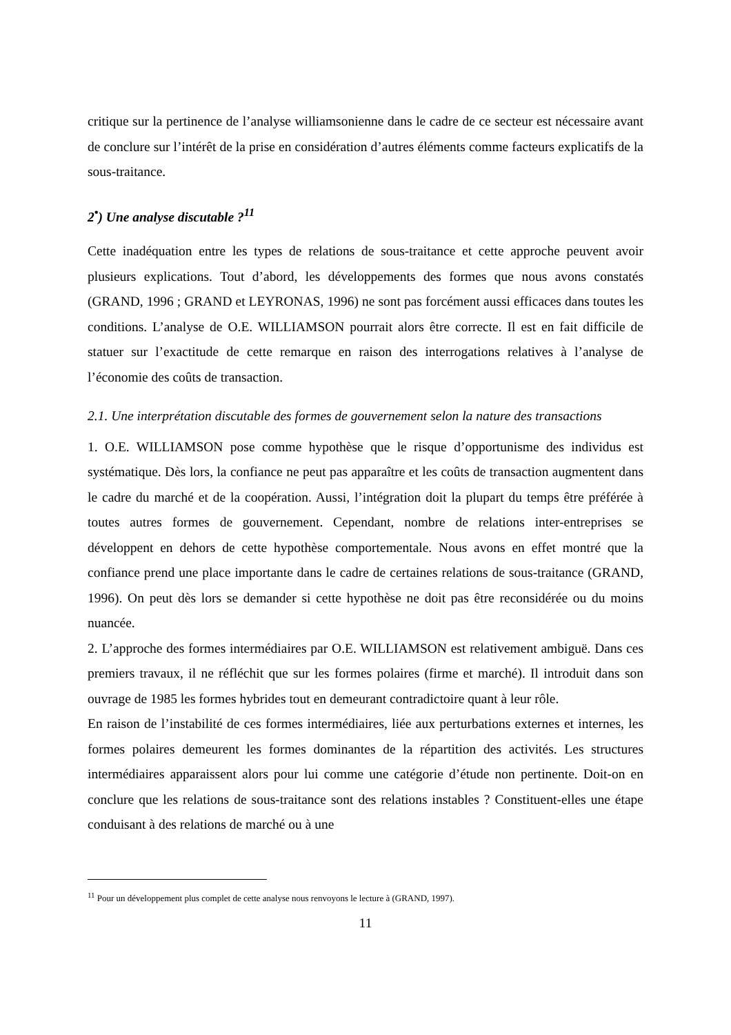critique sur la pertinence de l’analyse williamsonienne dans le cadre de ce secteur est nécessaire avant de conclure sur l’intérêt de la prise en considération d’autres éléments comme facteurs explicatifs de la sous-traitance.
2<sup>•</sup>) Une analyse discutable ?<sup>11</sup>
Cette inadéquation entre les types de relations de sous-traitance et cette approche peuvent avoir plusieurs explications. Tout d’abord, les développements des formes que nous avons constatés (GRAND, 1996 ; GRAND et LEYRONAS, 1996) ne sont pas forcément aussi efficaces dans toutes les conditions. L’analyse de O.E. WILLIAMSON pourrait alors être correcte. Il est en fait difficile de statuer sur l’exactitude de cette remarque en raison des interrogations relatives à l’analyse de l’économie des coûts de transaction.
2.1. Une interprétation discutable des formes de gouvernement selon la nature des transactions
1. O.E. WILLIAMSON pose comme hypothèse que le risque d’opportunisme des individus est systématique. Dès lors, la confiance ne peut pas apparaître et les coûts de transaction augmentent dans le cadre du marché et de la coopération. Aussi, l’intégration doit la plupart du temps être préférée à toutes autres formes de gouvernement. Cependant, nombre de relations inter-entreprises se développent en dehors de cette hypothèse comportementale. Nous avons en effet montré que la confiance prend une place importante dans le cadre de certaines relations de sous-traitance (GRAND, 1996). On peut dès lors se demander si cette hypothèse ne doit pas être reconsidérée ou du moins nuancée.
2. L’approche des formes intermédiaires par O.E. WILLIAMSON est relativement ambiguë. Dans ces premiers travaux, il ne réfléchit que sur les formes polaires (firme et marché). Il introduit dans son ouvrage de 1985 les formes hybrides tout en demeurant contradictoire quant à leur rôle.
En raison de l’instabilité de ces formes intermédiaires, liée aux perturbations externes et internes, les formes polaires demeurent les formes dominantes de la répartition des activités. Les structures intermédiaires apparaissent alors pour lui comme une catégorie d’étude non pertinente. Doit-on en conclure que les relations de sous-traitance sont des relations instables ? Constituent-elles une étape conduisant à des relations de marché ou à une
<sup>11</sup> Pour un développement plus complet de cette analyse nous renvoyons le lecture à (GRAND, 1997).
11